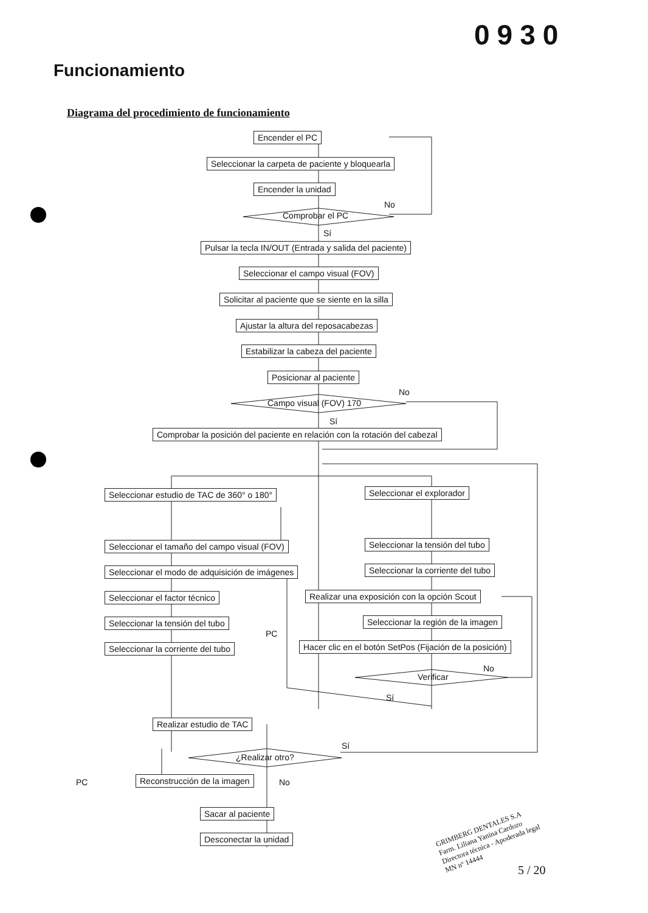0930
Funcionamiento
Diagrama del procedimiento de funcionamiento
Encender el PC
Seleccionar la carpeta de paciente y bloquearla
Encender la unidad
No
Comprobar el PC
Sí
Pulsar la tecla IN/OUT (Entrada y salida del paciente)
Seleccionar el campo visual (FOV)
Solicitar al paciente que se siente en la silla
Ajustar la altura del reposacabezas
Estabilizar la cabeza del paciente
Posicionar al paciente
No
Campo visual (FOV) 170
Sí
Comprobar la posición del paciente en relación con la rotación del cabezal
Seleccionar estudio de TAC de 360° o 180° Seleccionar el explorador
Seleccionar el tamaño del campo visual (FOV) Seleccionar la tensión del tubo
Seleccionar el modo de adquisición de imágenes Seleccionar la corriente del tubo
Seleccionar el factor técnico Realizar una exposición con la opción Scout
Seleccionar la tensión del tubo Seleccionar la región de la imagen
PC
Seleccionar la corriente del tubo Hacer clic en el botón SetPos (Fijación de la posición)
No
Verificar
Sí
Realizar estudio de TAC
Sí
¿Realizar otro?
PC Reconstrucción de la imagen No
Sacar al paciente
Desconectar la unidad
GRIMBERG DENTALES S.A
Farm. Liliana Yanina Cardozo
Directora técnica - Apoderada legal
MN nº 14444
5 / 20